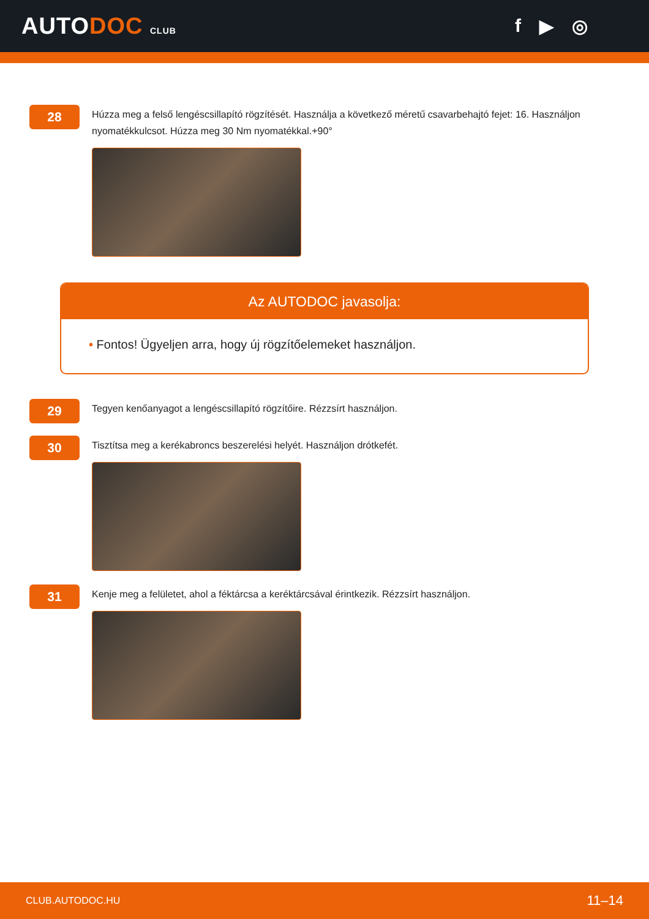AUTODOC CLUB
f ▶ ◎
28
Húzza meg a felső lengéscsillapító rögzítését. Használja a következő méretű csavarbehajtó fejet: 16. Használjon nyomatékkulcsot. Húzza meg 30 Nm nyomatékkal.+90°
Az AUTODOC javasolja:
• Fontos! Ügyeljen arra, hogy új rögzítőelemeket használjon.
29
Tegyen kenőanyagot a lengéscsillapító rögzítőire. Rézzsírt használjon.
30
Tisztítsa meg a kerékabroncs beszerelési helyét. Használjon drótkefét.
31
Kenje meg a felületet, ahol a féktárcsa a keréktárcsával érintkezik. Rézzsírt használjon.
CLUB.AUTODOC.HU 11–14